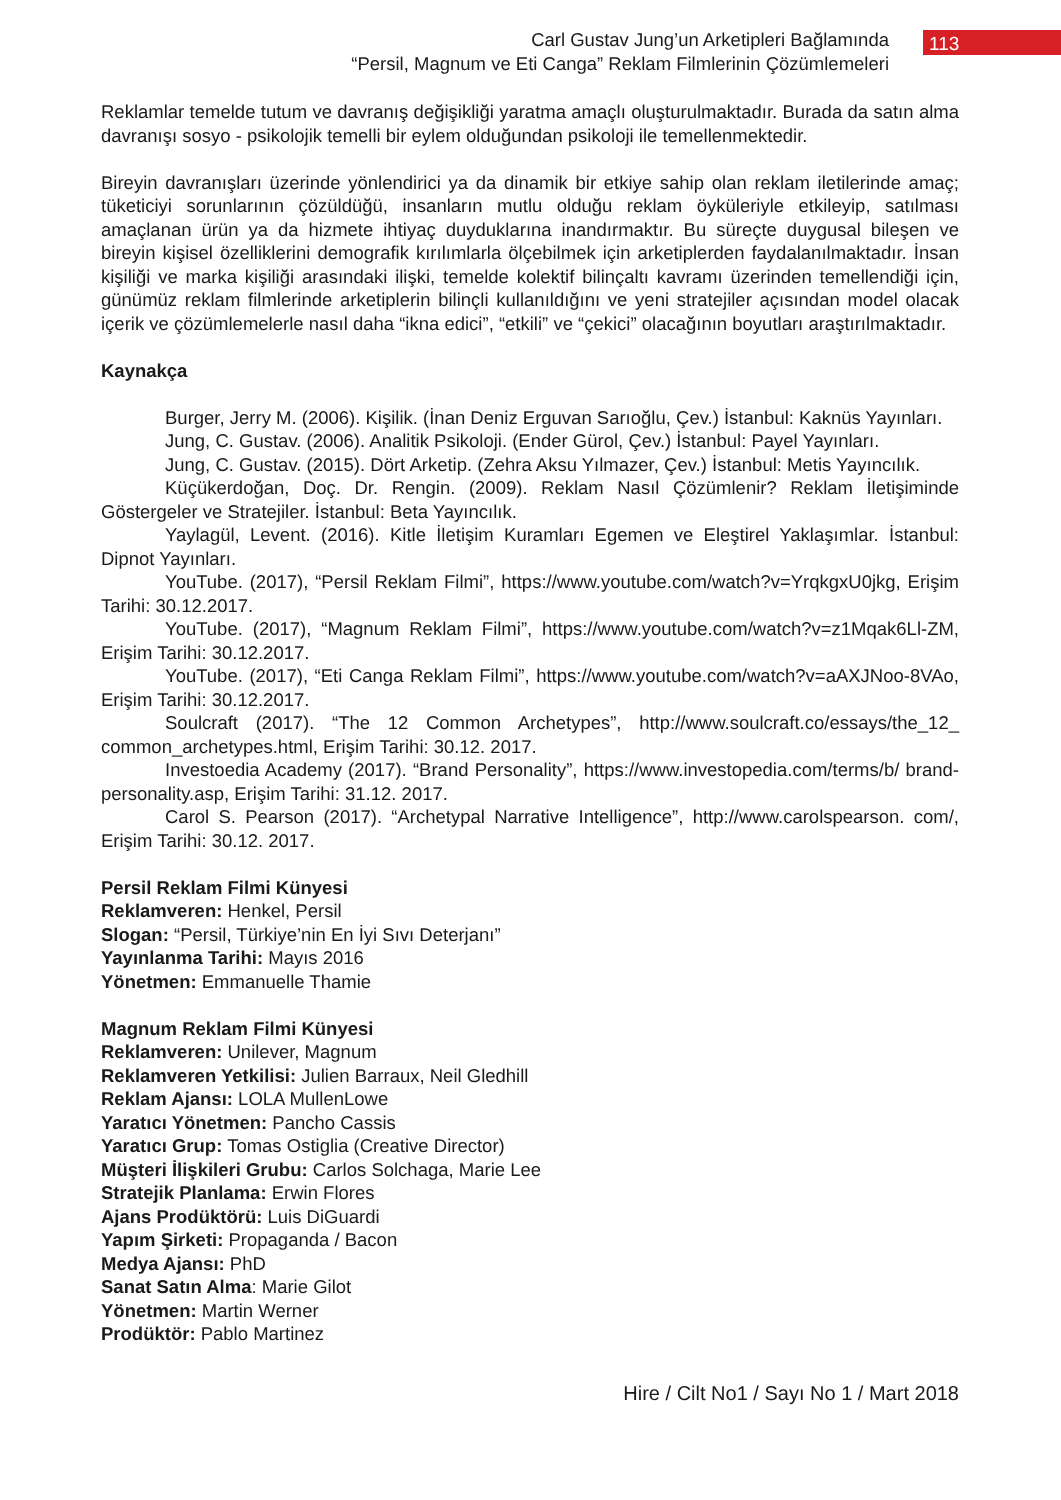Carl Gustav Jung’un Arketipleri Bağlamında
“Persil, Magnum ve Eti Canga” Reklam Filmlerinin Çözümlemeleri
113
Reklamlar temelde tutum ve davranış değişikliği yaratma amaçlı oluşturulmaktadır. Burada da satın alma davranışı sosyo - psikolojik temelli bir eylem olduğundan psikoloji ile temellenmektedir.
Bireyin davranışları üzerinde yönlendirici ya da dinamik bir etkiye sahip olan reklam iletilerinde amaç; tüketiciyi sorunlarının çözüldüğü, insanların mutlu olduğu reklam öyküleriyle etkileyip, satılması amaçlanan ürün ya da hizmete ihtiyaç duyduklarına inandırmaktır. Bu süreçte duygusal bileşen ve bireyin kişisel özelliklerini demografik kırılımlarla ölçebilmek için arketiplerden faydalanılmaktadır. İnsan kişiliği ve marka kişiliği arasındaki ilişki, temelde kolektif bilinçaltı kavramı üzerinden temellendiği için, günümüz reklam filmlerinde arketiplerin bilinçli kullanıldığını ve yeni stratejiler açısından model olacak içerik ve çözümlemelerle nasıl daha “ikna edici”, “etkili” ve “çekici” olacağının boyutları araştırılmaktadır.
Kaynakça
Burger, Jerry M. (2006). Kişilik. (İnan Deniz Erguvan Sarıoğlu, Çev.) İstanbul: Kaknüs Yayınları.
Jung, C. Gustav. (2006). Analitik Psikoloji. (Ender Gürol, Çev.) İstanbul: Payel Yayınları.
Jung, C. Gustav. (2015). Dört Arketip. (Zehra Aksu Yılmazer, Çev.) İstanbul: Metis Yayıncılık.
Küçükerdoğan, Doç. Dr. Rengin. (2009). Reklam Nasıl Çözümlenir? Reklam İletişiminde Göstergeler ve Stratejiler. İstanbul: Beta Yayıncılık.
Yaylagül, Levent. (2016). Kitle İletişim Kuramları Egemen ve Eleştirel Yaklaşımlar. İstanbul: Dipnot Yayınları.
YouTube. (2017), “Persil Reklam Filmi”, https://www.youtube.com/watch?v=YrqkgxU0jkg, Erişim Tarihi: 30.12.2017.
YouTube. (2017), “Magnum Reklam Filmi”, https://www.youtube.com/watch?v=z1Mqak6Ll-ZM, Erişim Tarihi: 30.12.2017.
YouTube. (2017), “Eti Canga Reklam Filmi”, https://www.youtube.com/watch?v=aAXJNoo-8VAo, Erişim Tarihi: 30.12.2017.
Soulcraft (2017). “The 12 Common Archetypes”, http://www.soulcraft.co/essays/the_12_ common_archetypes.html, Erişim Tarihi: 30.12. 2017.
Investoedia Academy (2017). “Brand Personality”, https://www.investopedia.com/terms/b/ brand-personality.asp, Erişim Tarihi: 31.12. 2017.
Carol S. Pearson (2017). “Archetypal Narrative Intelligence”, http://www.carolspearson. com/, Erişim Tarihi: 30.12. 2017.
Persil Reklam Filmi Künyesi
Reklamveren: Henkel, Persil
Slogan: “Persil, Türkiye’nin En İyi Sıvı Deterjanı”
Yayınlanma Tarihi: Mayıs 2016
Yönetmen: Emmanuelle Thamie
Magnum Reklam Filmi Künyesi
Reklamveren: Unilever, Magnum
Reklamveren Yetkilisi: Julien Barraux, Neil Gledhill
Reklam Ajansı: LOLA MullenLowe
Yaratıcı Yönetmen: Pancho Cassis
Yaratıcı Grup: Tomas Ostiglia (Creative Director)
Müşteri İlişkileri Grubu: Carlos Solchaga, Marie Lee
Stratejik Planlama: Erwin Flores
Ajans Prodüktörü: Luis DiGuardi
Yapım Şirketi: Propaganda / Bacon
Medya Ajansı: PhD
Sanat Satın Alma: Marie Gilot
Yönetmen: Martin Werner
Prodüktör: Pablo Martinez
Hire / Cilt No1 / Sayı No 1 / Mart 2018